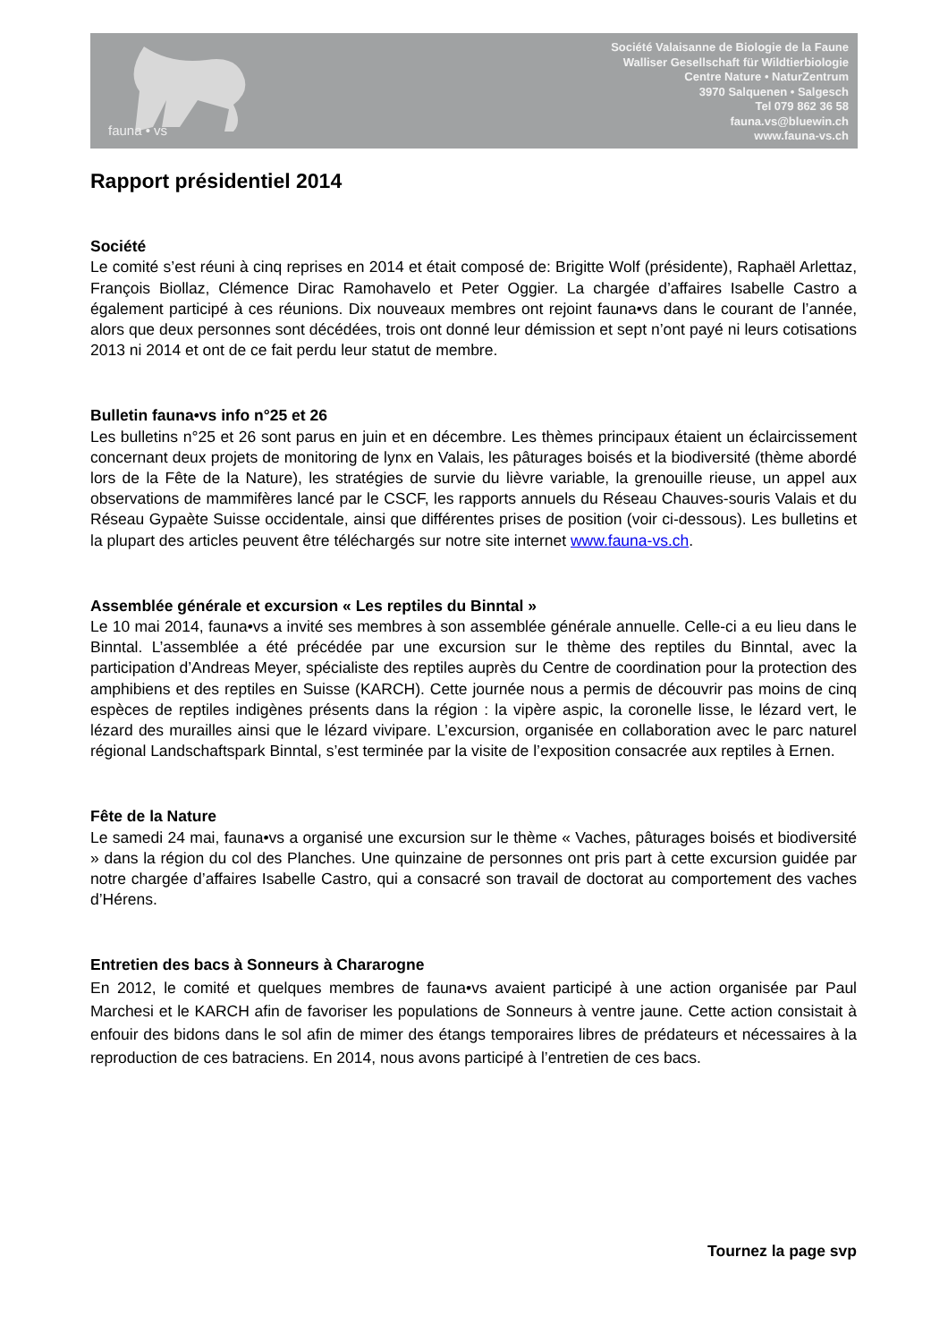fauna • vs
Société Valaisanne de Biologie de la Faune
Walliser Gesellschaft für Wildtierbiologie
Centre Nature • NaturZentrum
3970 Salquenen • Salgesch
Tel 079 862 36 58
fauna.vs@bluewin.ch
www.fauna-vs.ch
Rapport présidentiel 2014
Société
Le comité s’est réuni à cinq reprises en 2014 et était composé de: Brigitte Wolf (présidente), Raphaël Arlettaz, François Biollaz, Clémence Dirac Ramohavelo et Peter Oggier. La chargée d’affaires Isabelle Castro a également participé à ces réunions. Dix nouveaux membres ont rejoint fauna•vs dans le courant de l’année, alors que deux personnes sont décédées, trois ont donné leur démission et sept n’ont payé ni leurs cotisations 2013 ni 2014 et ont de ce fait perdu leur statut de membre.
Bulletin fauna•vs info n°25 et 26
Les bulletins n°25 et 26 sont parus en juin et en décembre. Les thèmes principaux étaient un éclaircissement concernant deux projets de monitoring de lynx en Valais, les pâturages boisés et la biodiversité (thème abordé lors de la Fête de la Nature), les stratégies de survie du lièvre variable, la grenouille rieuse, un appel aux observations de mammifères lancé par le CSCF, les rapports annuels du Réseau Chauves-souris Valais et du Réseau Gypaète Suisse occidentale, ainsi que différentes prises de position (voir ci-dessous). Les bulletins et la plupart des articles peuvent être téléchargés sur notre site internet www.fauna-vs.ch.
Assemblée générale et excursion « Les reptiles du Binntal »
Le 10 mai 2014, fauna•vs a invité ses membres à son assemblée générale annuelle. Celle-ci a eu lieu dans le Binntal. L’assemblée a été précédée par une excursion sur le thème des reptiles du Binntal, avec la participation d’Andreas Meyer, spécialiste des reptiles auprès du Centre de coordination pour la protection des amphibiens et des reptiles en Suisse (KARCH). Cette journée nous a permis de découvrir pas moins de cinq espèces de reptiles indigènes présents dans la région : la vipère aspic, la coronelle lisse, le lézard vert, le lézard des murailles ainsi que le lézard vivipare. L’excursion, organisée en collaboration avec le parc naturel régional Landschaftspark Binntal, s’est terminée par la visite de l’exposition consacrée aux reptiles à Ernen.
Fête de la Nature
Le samedi 24 mai, fauna•vs a organisé une excursion sur le thème « Vaches, pâturages boisés et biodiversité » dans la région du col des Planches. Une quinzaine de personnes ont pris part à cette excursion guidée par notre chargée d’affaires Isabelle Castro, qui a consacré son travail de doctorat au comportement des vaches d’Hérens.
Entretien des bacs à Sonneurs à Chararogne
En 2012, le comité et quelques membres de fauna•vs avaient participé à une action organisée par Paul Marchesi et le KARCH afin de favoriser les populations de Sonneurs à ventre jaune. Cette action consistait à enfouir des bidons dans le sol afin de mimer des étangs temporaires libres de prédateurs et nécessaires à la reproduction de ces batraciens. En 2014, nous avons participé à l’entretien de ces bacs.
Tournez la page svp